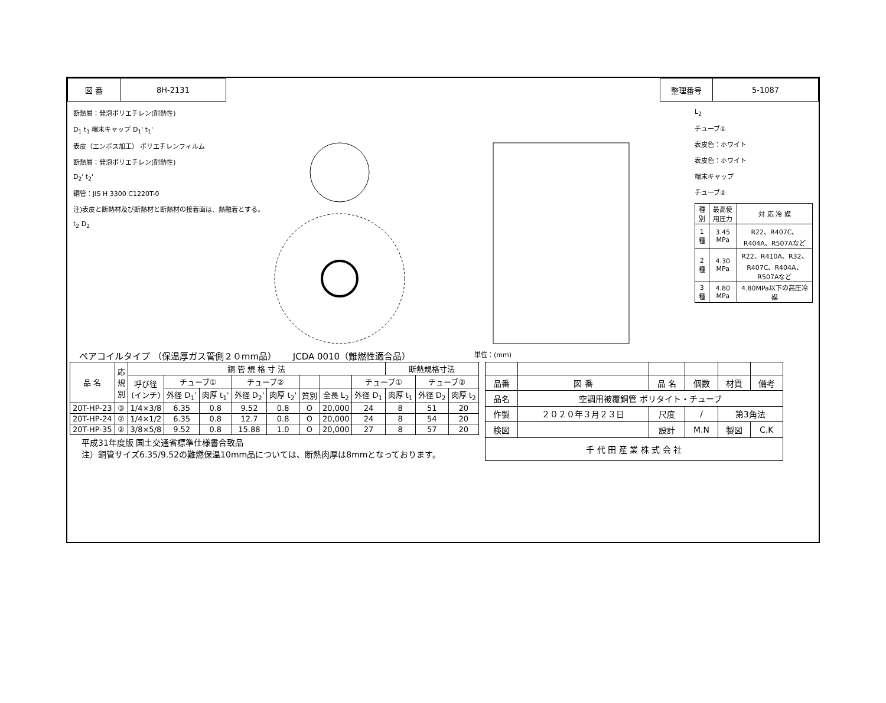| 図 番 | 8H-2131 |
| 整理番号 | 5-1087 |
断熱層：発泡ポリエチレン(耐熱性)
D<sub>1</sub> t<sub>1</sub> 端末キャップ D<sub>1</sub>' t<sub>1</sub>'
表皮（エンボス加工） ポリエチレンフィルム
断熱層：発泡ポリエチレン(耐熱性)
D<sub>2</sub>' t<sub>2</sub>'
銅管：JIS H 3300 C1220T-0
注)表皮と断熱材及び断熱材と断熱材の接着面は、熱融着とする。
t<sub>2</sub> D<sub>2</sub>
L<sub>2</sub>
チューブ①
表皮色：ホワイト
表皮色：ホワイト
端末キャップ
チューブ②
| 種別 | 最高使用圧力 | 対 応 冷 媒 |
| --- | --- | --- |
| 1種 | 3.45 MPa | R22、R407C、R404A、R507Aなど |
| 2種 | 4.30 MPa | R22、R410A、R32、R407C、R404A、R507Aなど |
| 3種 | 4.80 MPa | 4.80MPa以下の高圧冷媒 |
ペアコイルタイプ （保温厚ガス管側２０mm品）　　 JCDA 0010（難燃性適合品） 単位：(mm)
| 品 名 | 応 規 別 | 銅 管 規 格 寸 法 | | | | | | | | 断熱規格寸法 | | |
| --- | --- | --- | --- | --- | --- | --- | --- | --- | --- | --- | --- | --- |
| | | 呼び径 (インチ) | チューブ① | | チューブ② | | | | チューブ① | | チューブ② | |
| | | | 外径 D<sub>1</sub>' | 肉厚 t<sub>1</sub>' | 外径 D<sub>2</sub>' | 肉厚 t<sub>2</sub>' | 質別 | 全長 L<sub>2</sub> | 外径 D<sub>1</sub> | 肉厚 t<sub>1</sub> | 外径 D<sub>2</sub> | 肉厚 t<sub>2</sub> |
| 20T-HP-23 | ③ | 1/4×3/8 | 6.35 | 0.8 | 9.52 | 0.8 | O | 20,000 | 24 | 8 | 51 | 20 |
| 20T-HP-24 | ② | 1/4×1/2 | 6.35 | 0.8 | 12.7 | 0.8 | O | 20,000 | 24 | 8 | 54 | 20 |
| 20T-HP-35 | ② | 3/8×5/8 | 9.52 | 0.8 | 15.88 | 1.0 | O | 20,000 | 27 | 8 | 57 | 20 |
平成31年度版 国土交通省標準仕様書合致品
注）銅管サイズ6.35/9.52の難燃保温10mm品については、断熱肉厚は8mmとなっております。
| 品番 | 図 番 | 品 名 | | 個数 | 材質 | 備考 |
| 品名 | 空調用被覆銅管 ポリタイト・チューブ | | | | | |
| 作製 | ２０２０年３月２３日 | | 尺度 | / | 第3角法 | |
| 検図 | | | 設計 | M.N | 製図 | C.K |
| 千 代 田 産 業 株 式 会 社 | | | | | | |